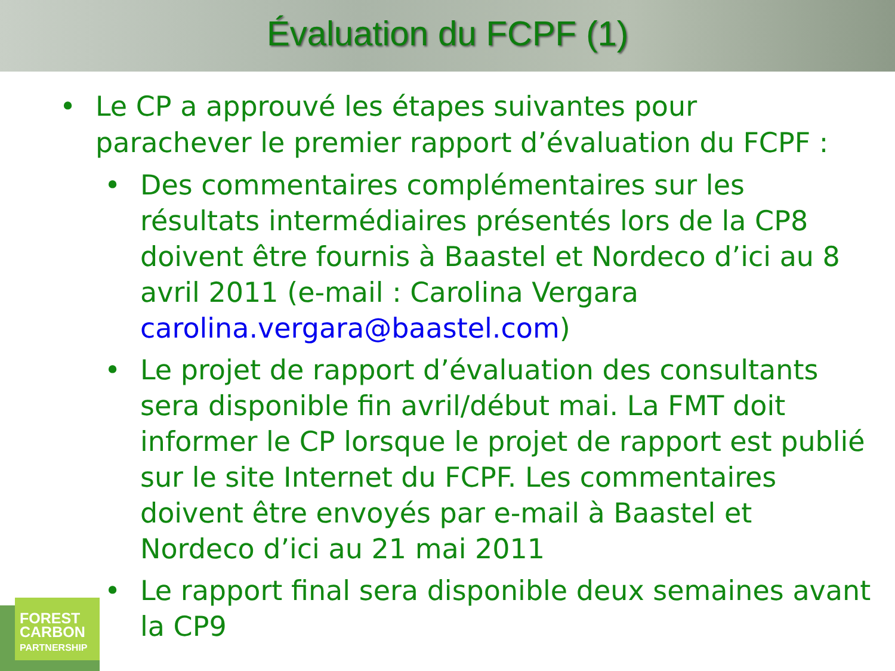Évaluation du FCPF (1)
• Le CP a approuvé les étapes suivantes pour parachever le premier rapport d’évaluation du FCPF :
• Des commentaires complémentaires sur les résultats intermédiaires présentés lors de la CP8 doivent être fournis à Baastel et Nordeco d’ici au 8 avril 2011 (e-mail : Carolina Vergara carolina.vergara@baastel.com)
• Le projet de rapport d’évaluation des consultants sera disponible fin avril/début mai. La FMT doit informer le CP lorsque le projet de rapport est publié sur le site Internet du FCPF. Les commentaires doivent être envoyés par e-mail à Baastel et Nordeco d’ici au 21 mai 2011
• Le rapport final sera disponible deux semaines avant la CP9
FOREST
CARBON
PARTNERSHIP